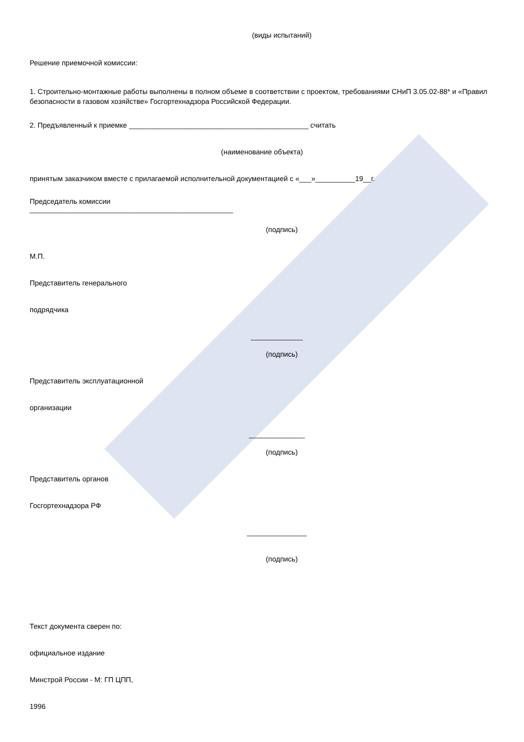(виды испытаний)
Решение приемочной комиссии:
1. Строительно-монтажные работы выполнены в полном объеме в соответствии с проектом, требованиями СНиП 3.05.02-88* и «Правил безопасности в газовом хозяйстве» Госгортехнадзора Российской Федерации.
2. Предъявленный к приемке _____________________________________________ считать
(наименование объекта)
принятым заказчиком вместе с прилагаемой исполнительной документацией с «___»__________19__г.
Председатель комиссии
___________________________________________________
(подпись)
М.П.
Представитель генерального
подрядчика
_____________
(подпись)
Представитель эксплуатационной
организации
______________
(подпись)
Представитель органов
Госгортехнадзора РФ
_______________
(подпись)
Текст документа сверен по:
официальное издание
Минстрой России - М: ГП ЦПП,
1996